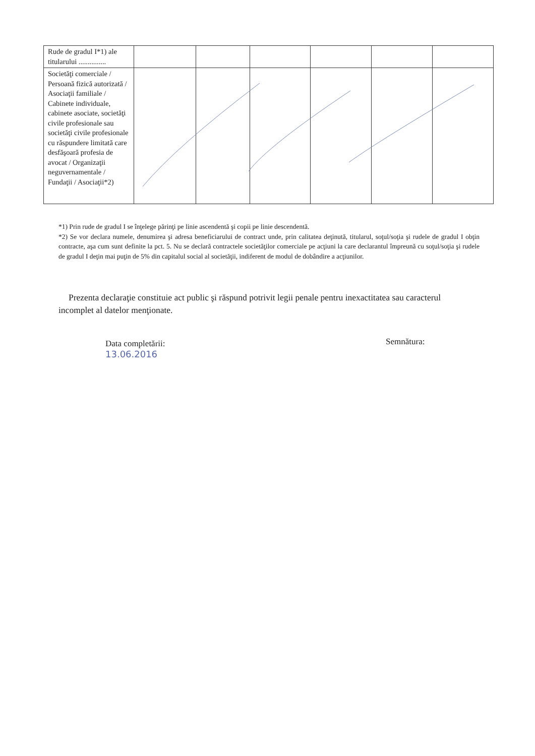| Rude de gradul I*1) ale titularului ............... | | | | | | |
| Societăţi comerciale / Persoană fizică autorizată / Asociaţii familiale / Cabinete individuale, cabinete asociate, societăţi civile profesionale sau societăţi civile profesionale cu răspundere limitată care desfăşoară profesia de avocat / Organizaţii neguvernamentale / Fundaţii / Asociaţii*2) | | | | | | |
*1) Prin rude de gradul I se înţelege părinţi pe linie ascendentă şi copii pe linie descendentă.
*2) Se vor declara numele, denumirea şi adresa beneficiarului de contract unde, prin calitatea deţinută, titularul, soţul/soţia şi rudele de gradul I obţin contracte, aşa cum sunt definite la pct. 5. Nu se declară contractele societăţilor comerciale pe acţiuni la care declarantul împreună cu soţul/soţia şi rudele de gradul I deţin mai puţin de 5% din capitalul social al societăţii, indiferent de modul de dobândire a acţiunilor.
Prezenta declaraţie constituie act public şi răspund potrivit legii penale pentru inexactitatea sau caracterul incomplet al datelor menţionate.
Data completării:
13.06.2016
Semnătura: